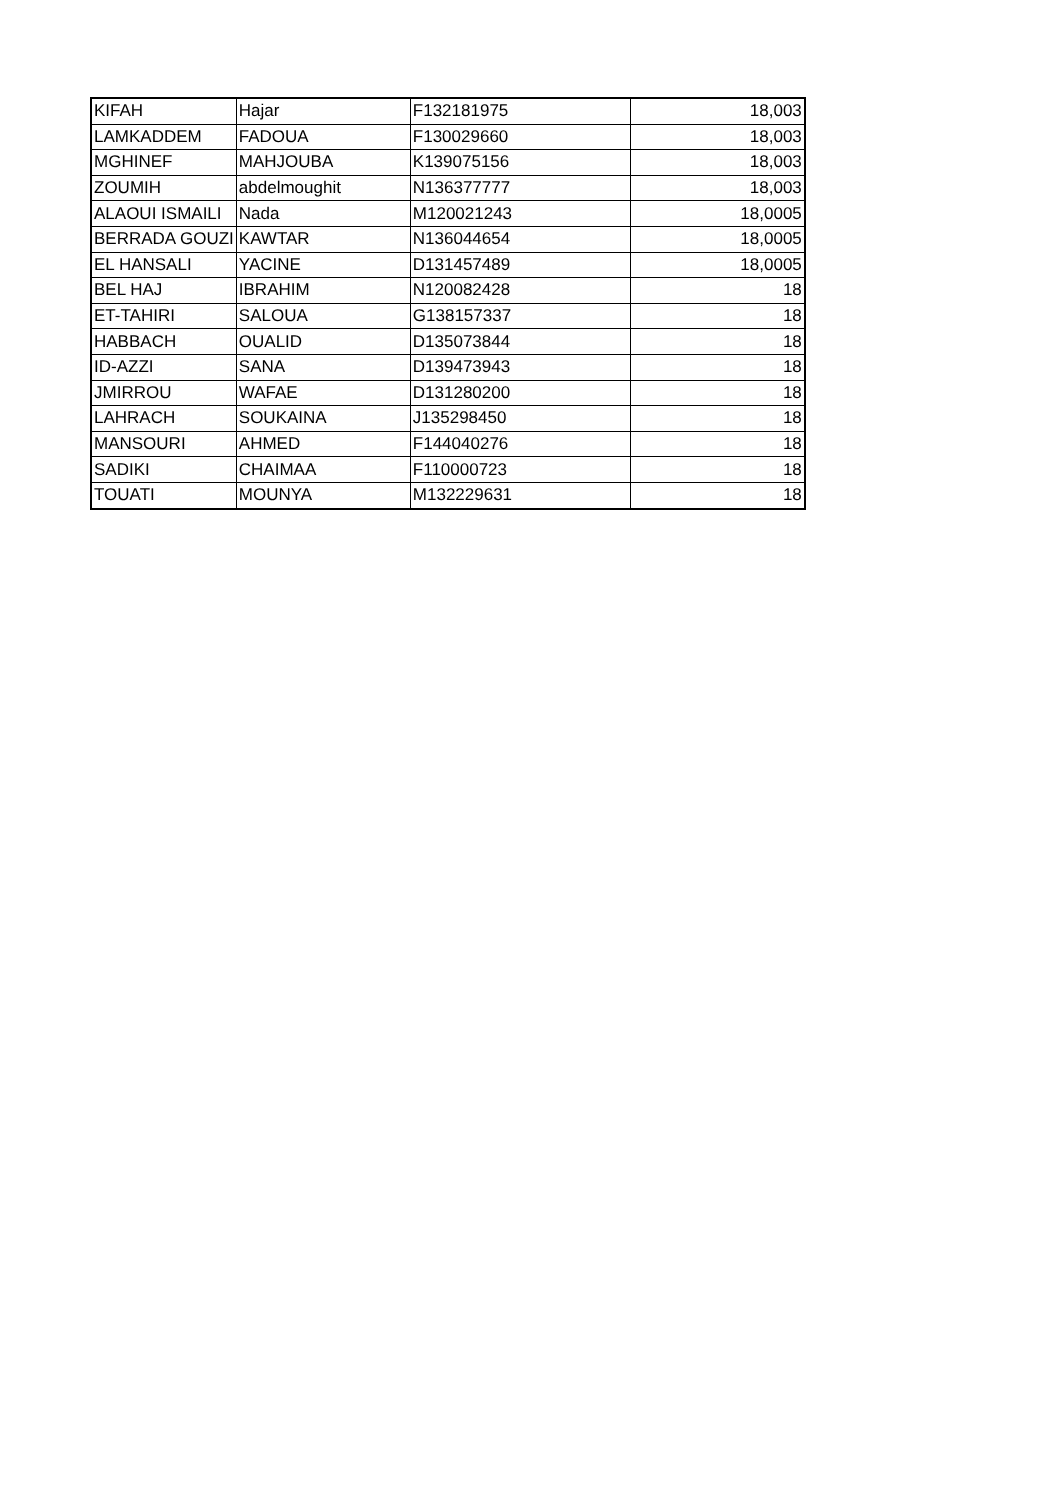| KIFAH | Hajar | F132181975 | 18,003 |
| LAMKADDEM | FADOUA | F130029660 | 18,003 |
| MGHINEF | MAHJOUBA | K139075156 | 18,003 |
| ZOUMIH | abdelmoughit | N136377777 | 18,003 |
| ALAOUI ISMAILI | Nada | M120021243 | 18,0005 |
| BERRADA GOUZI | KAWTAR | N136044654 | 18,0005 |
| EL HANSALI | YACINE | D131457489 | 18,0005 |
| BEL HAJ | IBRAHIM | N120082428 | 18 |
| ET-TAHIRI | SALOUA | G138157337 | 18 |
| HABBACH | OUALID | D135073844 | 18 |
| ID-AZZI | SANA | D139473943 | 18 |
| JMIRROU | WAFAE | D131280200 | 18 |
| LAHRACH | SOUKAINA | J135298450 | 18 |
| MANSOURI | AHMED | F144040276 | 18 |
| SADIKI | CHAIMAA | F110000723 | 18 |
| TOUATI | MOUNYA | M132229631 | 18 |